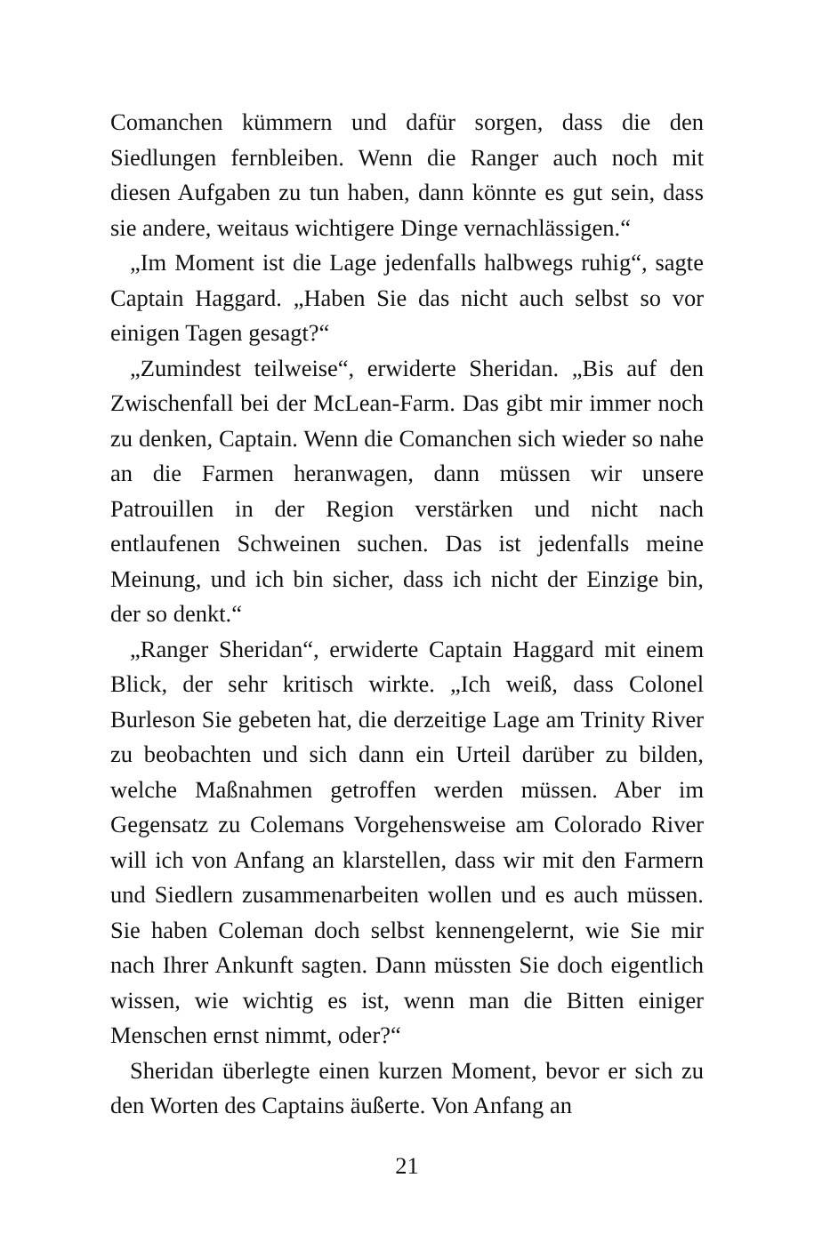Comanchen kümmern und dafür sorgen, dass die den Siedlungen fernbleiben. Wenn die Ranger auch noch mit diesen Aufgaben zu tun haben, dann könnte es gut sein, dass sie andere, weitaus wichtigere Dinge vernachlässigen.“
„Im Moment ist die Lage jedenfalls halbwegs ruhig“, sagte Captain Haggard. „Haben Sie das nicht auch selbst so vor einigen Tagen gesagt?“
„Zumindest teilweise“, erwiderte Sheridan. „Bis auf den Zwischenfall bei der McLean-Farm. Das gibt mir immer noch zu denken, Captain. Wenn die Comanchen sich wieder so nahe an die Farmen heranwagen, dann müssen wir unsere Patrouillen in der Region verstärken und nicht nach entlaufenen Schweinen suchen. Das ist jedenfalls meine Meinung, und ich bin sicher, dass ich nicht der Einzige bin, der so denkt.“
„Ranger Sheridan“, erwiderte Captain Haggard mit einem Blick, der sehr kritisch wirkte. „Ich weiß, dass Colonel Burleson Sie gebeten hat, die derzeitige Lage am Trinity River zu beobachten und sich dann ein Urteil darüber zu bilden, welche Maßnahmen getroffen werden müssen. Aber im Gegensatz zu Colemans Vorgehensweise am Colorado River will ich von Anfang an klarstellen, dass wir mit den Farmern und Siedlern zusammenarbeiten wollen und es auch müssen. Sie haben Coleman doch selbst kennengelernt, wie Sie mir nach Ihrer Ankunft sagten. Dann müssten Sie doch eigentlich wissen, wie wichtig es ist, wenn man die Bitten einiger Menschen ernst nimmt, oder?“
Sheridan überlegte einen kurzen Moment, bevor er sich zu den Worten des Captains äußerte. Von Anfang an
21